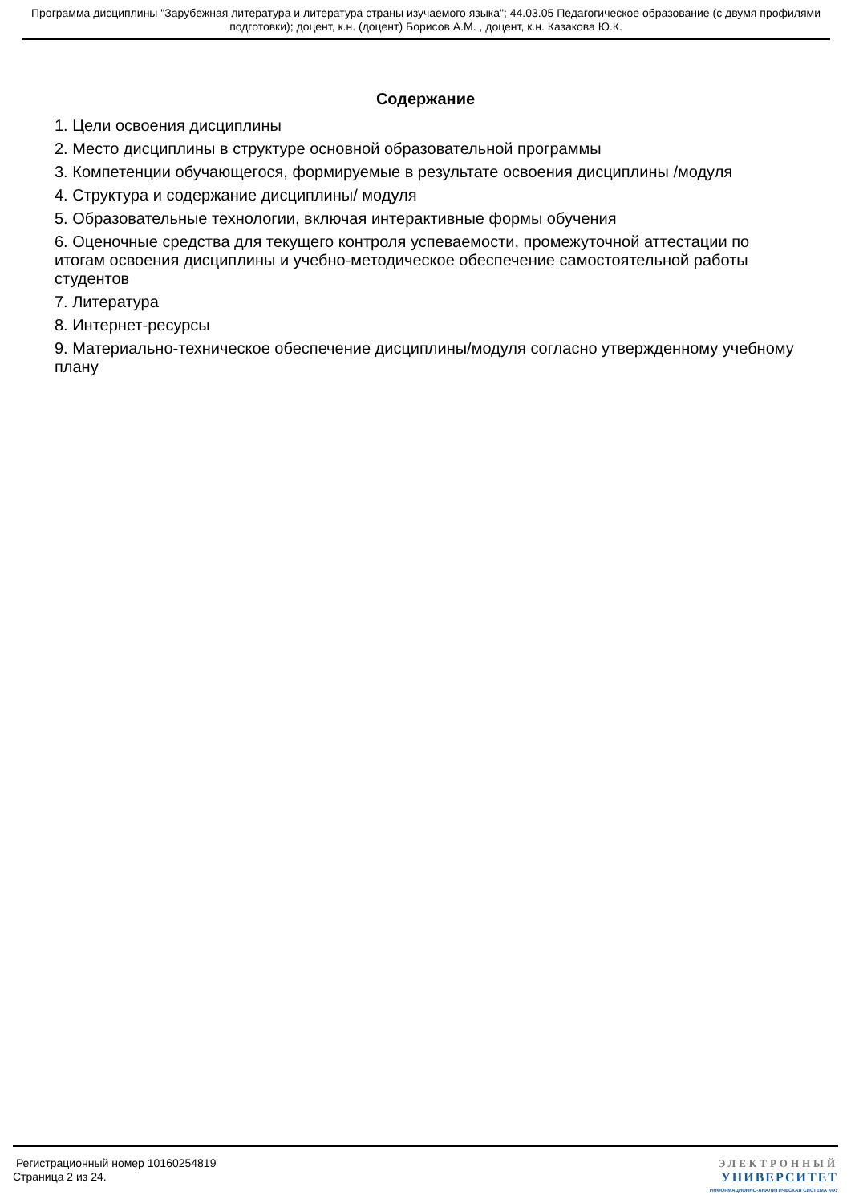Программа дисциплины "Зарубежная литература и литература страны изучаемого языка"; 44.03.05 Педагогическое образование (с двумя профилями подготовки); доцент, к.н. (доцент) Борисов А.М. , доцент, к.н. Казакова Ю.К.
Содержание
1. Цели освоения дисциплины
2. Место дисциплины в структуре основной образовательной программы
3. Компетенции обучающегося, формируемые в результате освоения дисциплины /модуля
4. Структура и содержание дисциплины/ модуля
5. Образовательные технологии, включая интерактивные формы обучения
6. Оценочные средства для текущего контроля успеваемости, промежуточной аттестации по итогам освоения дисциплины и учебно-методическое обеспечение самостоятельной работы студентов
7. Литература
8. Интернет-ресурсы
9. Материально-техническое обеспечение дисциплины/модуля согласно утвержденному учебному плану
Регистрационный номер 10160254819
Страница 2 из 24.
ЭЛЕКТРОННЫЙ
УНИВЕРСИТЕТ
ИНФОРМАЦИОННО-АНАЛИТИЧЕСКАЯ СИСТЕМА КФУ